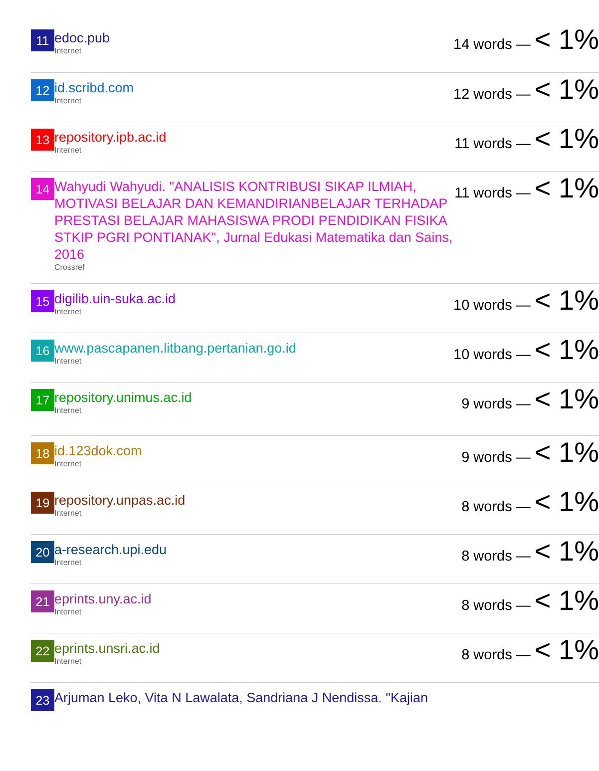| 11 | edoc.pub Internet | 14 words — < 1% |
| 12 | id.scribd.com Internet | 12 words — < 1% |
| 13 | repository.ipb.ac.id Internet | 11 words — < 1% |
| 14 | Wahyudi Wahyudi. "ANALISIS KONTRIBUSI SIKAP ILMIAH, MOTIVASI BELAJAR DAN KEMANDIRIANBELAJAR TERHADAP PRESTASI BELAJAR MAHASISWA PRODI PENDIDIKAN FISIKA STKIP PGRI PONTIANAK", Jurnal Edukasi Matematika dan Sains, 2016 Crossref | 11 words — < 1% |
| 15 | digilib.uin-suka.ac.id Internet | 10 words — < 1% |
| 16 | www.pascapanen.litbang.pertanian.go.id Internet | 10 words — < 1% |
| 17 | repository.unimus.ac.id Internet | 9 words — < 1% |
| 18 | id.123dok.com Internet | 9 words — < 1% |
| 19 | repository.unpas.ac.id Internet | 8 words — < 1% |
| 20 | a-research.upi.edu Internet | 8 words — < 1% |
| 21 | eprints.uny.ac.id Internet | 8 words — < 1% |
| 22 | eprints.unsri.ac.id Internet | 8 words — < 1% |
| 23 | Arjuman Leko, Vita N Lawalata, Sandriana J Nendissa. "Kajian | |